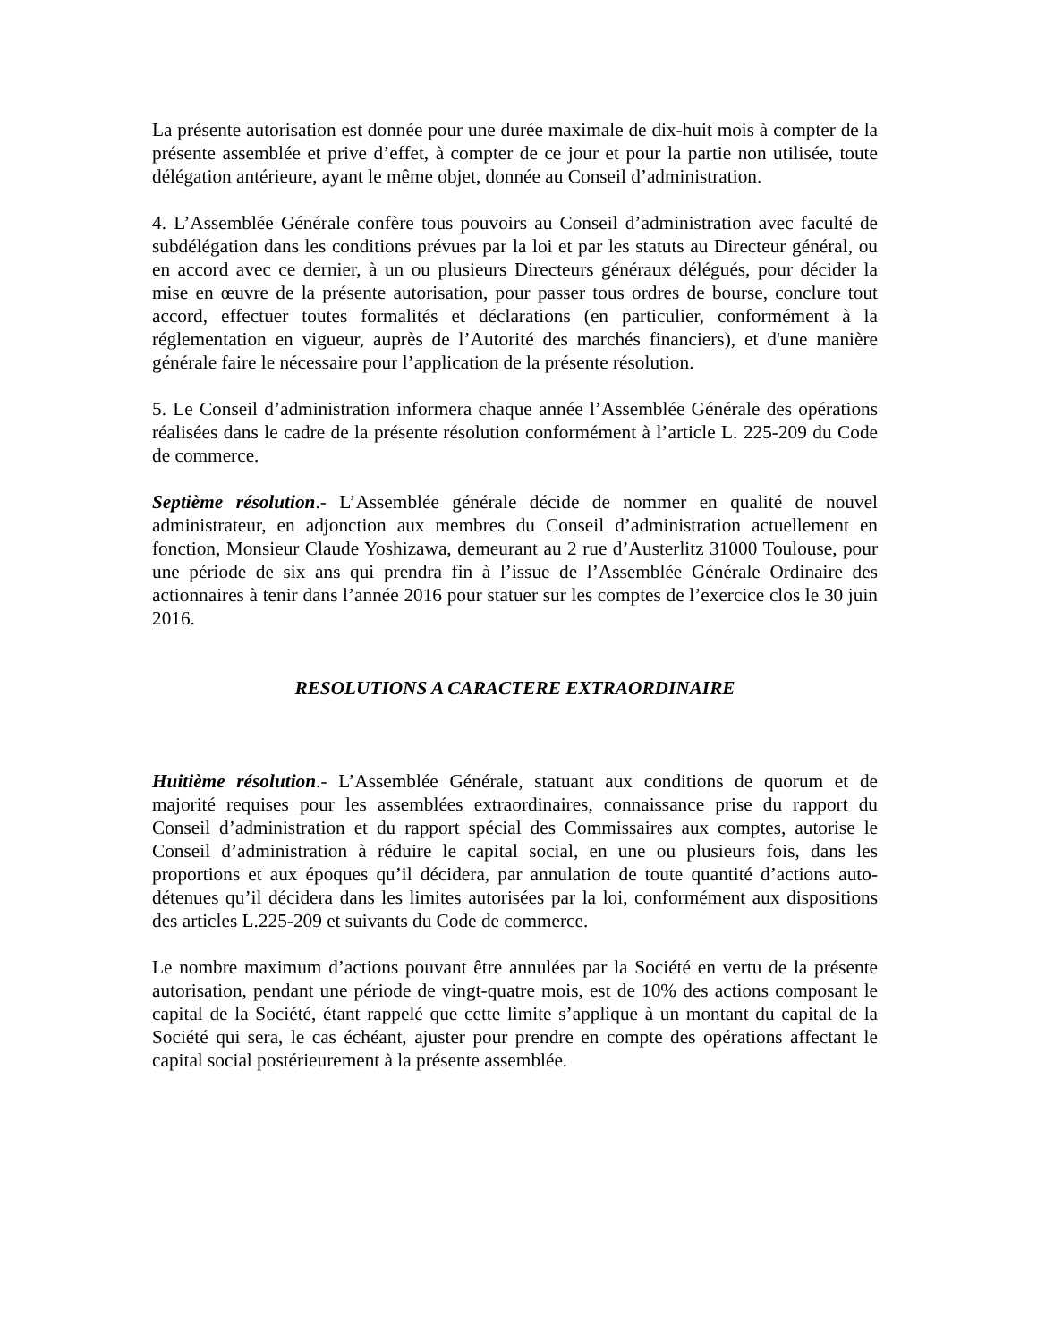La présente autorisation est donnée pour une durée maximale de dix-huit mois à compter de la présente assemblée et prive d’effet, à compter de ce jour et pour la partie non utilisée, toute délégation antérieure, ayant le même objet, donnée au Conseil d’administration.
4. L’Assemblée Générale confère tous pouvoirs au Conseil d’administration avec faculté de subdélégation dans les conditions prévues par la loi et par les statuts au Directeur général, ou en accord avec ce dernier, à un ou plusieurs Directeurs généraux délégués, pour décider la mise en œuvre de la présente autorisation, pour passer tous ordres de bourse, conclure tout accord, effectuer toutes formalités et déclarations (en particulier, conformément à la réglementation en vigueur, auprès de l’Autorité des marchés financiers), et d'une manière générale faire le nécessaire pour l’application de la présente résolution.
5. Le Conseil d’administration informera chaque année l’Assemblée Générale des opérations réalisées dans le cadre de la présente résolution conformément à l’article L. 225-209 du Code de commerce.
Septième résolution.- L’Assemblée générale décide de nommer en qualité de nouvel administrateur, en adjonction aux membres du Conseil d’administration actuellement en fonction, Monsieur Claude Yoshizawa, demeurant au 2 rue d’Austerlitz 31000 Toulouse, pour une période de six ans qui prendra fin à l’issue de l’Assemblée Générale Ordinaire des actionnaires à tenir dans l’année 2016 pour statuer sur les comptes de l’exercice clos le 30 juin 2016.
RESOLUTIONS A CARACTERE EXTRAORDINAIRE
Huitième résolution.- L’Assemblée Générale, statuant aux conditions de quorum et de majorité requises pour les assemblées extraordinaires, connaissance prise du rapport du Conseil d’administration et du rapport spécial des Commissaires aux comptes, autorise le Conseil d’administration à réduire le capital social, en une ou plusieurs fois, dans les proportions et aux époques qu’il décidera, par annulation de toute quantité d’actions auto-détenues qu’il décidera dans les limites autorisées par la loi, conformément aux dispositions des articles L.225-209 et suivants du Code de commerce.
Le nombre maximum d’actions pouvant être annulées par la Société en vertu de la présente autorisation, pendant une période de vingt-quatre mois, est de 10% des actions composant le capital de la Société, étant rappelé que cette limite s’applique à un montant du capital de la Société qui sera, le cas échéant, ajuster pour prendre en compte des opérations affectant le capital social postérieurement à la présente assemblée.